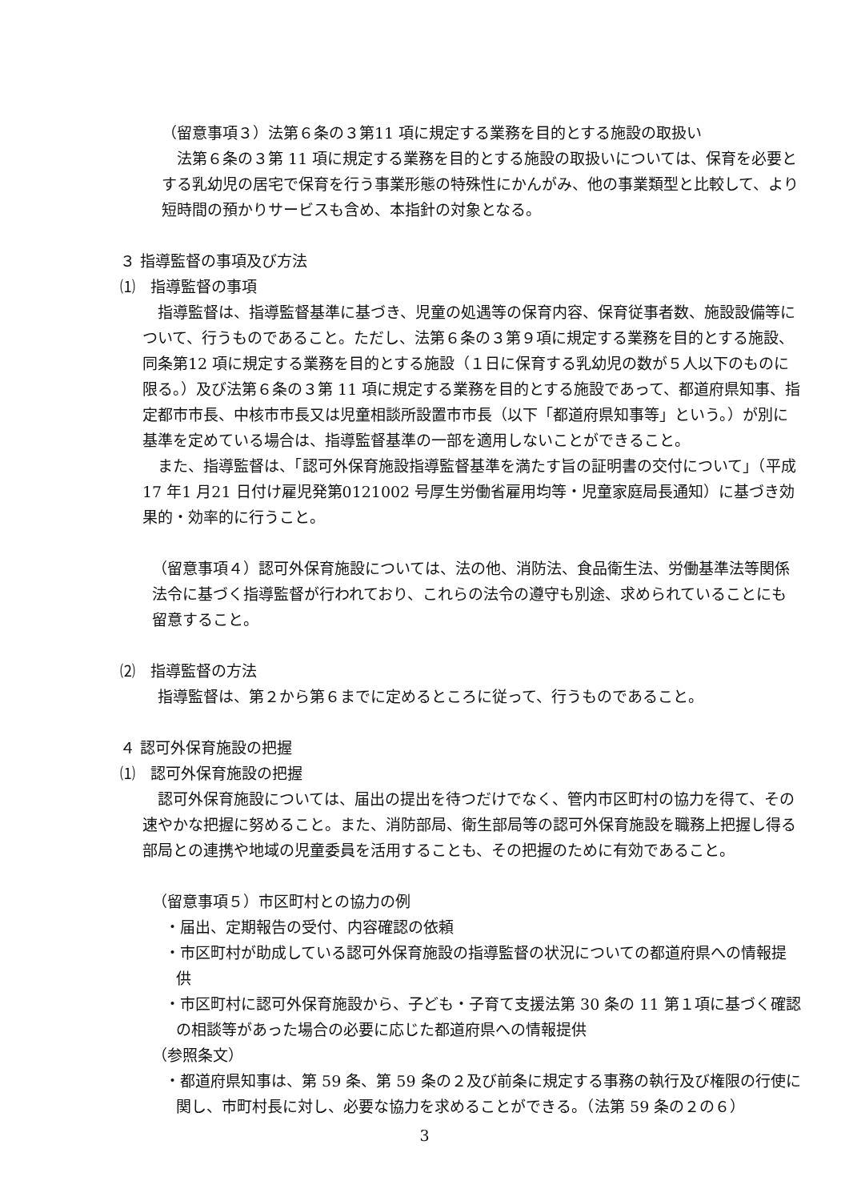（留意事項３）法第６条の３第11 項に規定する業務を目的とする施設の取扱い
　法第６条の３第 11 項に規定する業務を目的とする施設の取扱いについては、保育を必要とする乳幼児の居宅で保育を行う事業形態の特殊性にかんがみ、他の事業類型と比較して、より短時間の預かりサービスも含め、本指針の対象となる。
３ 指導監督の事項及び方法
⑴　指導監督の事項
　指導監督は、指導監督基準に基づき、児童の処遇等の保育内容、保育従事者数、施設設備等について、行うものであること。ただし、法第６条の３第９項に規定する業務を目的とする施設、同条第12 項に規定する業務を目的とする施設（１日に保育する乳幼児の数が５人以下のものに限る。）及び法第６条の３第 11 項に規定する業務を目的とする施設であって、都道府県知事、指定都市市長、中核市市長又は児童相談所設置市市長（以下「都道府県知事等」という。）が別に基準を定めている場合は、指導監督基準の一部を適用しないことができること。
　また、指導監督は、「認可外保育施設指導監督基準を満たす旨の証明書の交付について」（平成17 年1 月21 日付け雇児発第0121002 号厚生労働省雇用均等・児童家庭局長通知）に基づき効果的・効率的に行うこと。
（留意事項４）認可外保育施設については、法の他、消防法、食品衛生法、労働基準法等関係法令に基づく指導監督が行われており、これらの法令の遵守も別途、求められていることにも留意すること。
⑵　指導監督の方法
　指導監督は、第２から第６までに定めるところに従って、行うものであること。
４ 認可外保育施設の把握
⑴　認可外保育施設の把握
　認可外保育施設については、届出の提出を待つだけでなく、管内市区町村の協力を得て、その速やかな把握に努めること。また、消防部局、衛生部局等の認可外保育施設を職務上把握し得る部局との連携や地域の児童委員を活用することも、その把握のために有効であること。
（留意事項５）市区町村との協力の例
・届出、定期報告の受付、内容確認の依頼
・市区町村が助成している認可外保育施設の指導監督の状況についての都道府県への情報提供
・市区町村に認可外保育施設から、子ども・子育て支援法第 30 条の 11 第１項に基づく確認の相談等があった場合の必要に応じた都道府県への情報提供
（参照条文）
・都道府県知事は、第 59 条、第 59 条の２及び前条に規定する事務の執行及び権限の行使に関し、市町村長に対し、必要な協力を求めることができる。（法第 59 条の２の６）
3